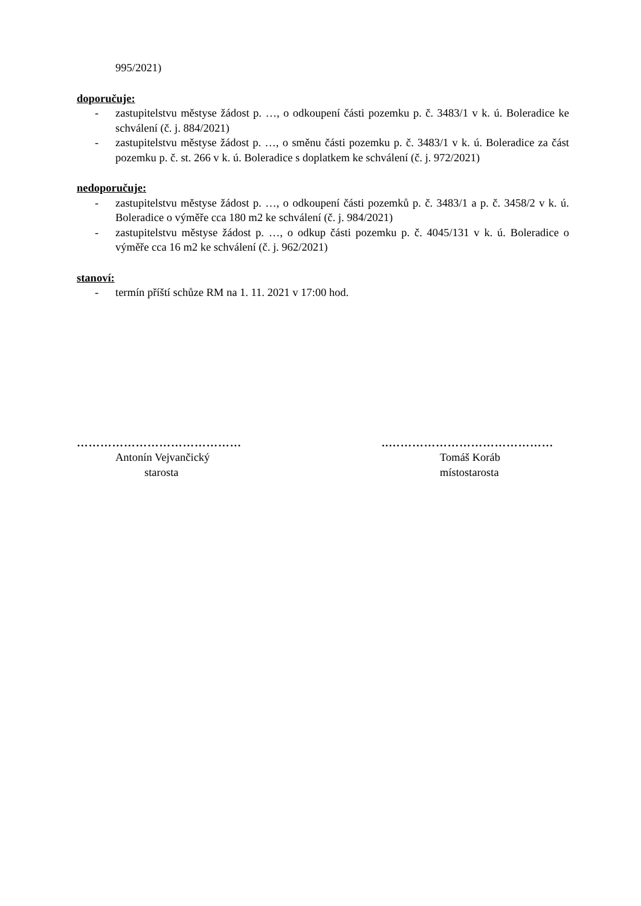995/2021)
doporučuje:
- zastupitelstvu městyse žádost p. …, o odkoupení části pozemku p. č. 3483/1 v k. ú. Boleradice ke schválení (č. j. 884/2021)
- zastupitelstvu městyse žádost p. …, o směnu části pozemku p. č. 3483/1 v k. ú. Boleradice za část pozemku p. č. st. 266 v k. ú. Boleradice s doplatkem ke schválení (č. j. 972/2021)
nedoporučuje:
- zastupitelstvu městyse žádost p. …, o odkoupení části pozemků p. č. 3483/1 a p. č. 3458/2 v k. ú. Boleradice o výměře cca 180 m2 ke schválení (č. j. 984/2021)
- zastupitelstvu městyse žádost p. …, o odkup části pozemku p. č. 4045/131 v k. ú. Boleradice o výměře cca 16 m2 ke schválení (č. j. 962/2021)
stanoví:
- termín příští schůze RM na 1. 11. 2021 v 17:00 hod.
……………………………………
Antonín Vejvančický
starosta
..……………………………………
Tomáš Koráb
místostarosta